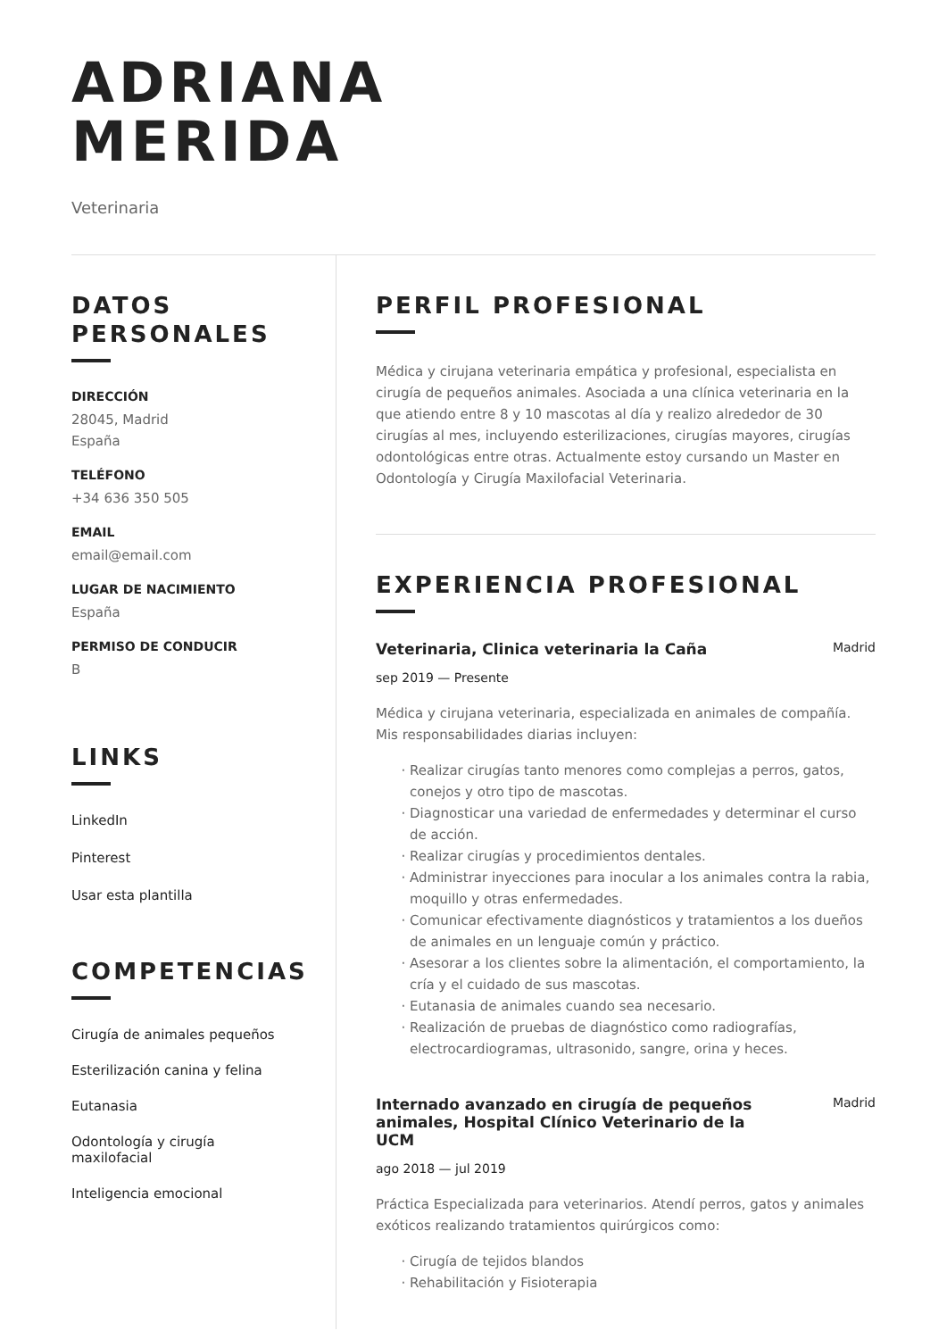ADRIANA
MERIDA
Veterinaria
DATOS
PERSONALES
DIRECCIÓN
28045, Madrid
España
TELÉFONO
+34 636 350 505
EMAIL
email@email.com
LUGAR DE NACIMIENTO
España
PERMISO DE CONDUCIR
B
LINKS
LinkedIn
Pinterest
Usar esta plantilla
COMPETENCIAS
Cirugía de animales pequeños
Esterilización canina y felina
Eutanasia
Odontología y cirugía
maxilofacial
Inteligencia emocional
PERFIL PROFESIONAL
Médica y cirujana veterinaria empática y profesional, especialista en cirugía de pequeños animales. Asociada a una clínica veterinaria en la que atiendo entre 8 y 10 mascotas al día y realizo alrededor de 30 cirugías al mes, incluyendo esterilizaciones, cirugías mayores, cirugías odontológicas entre otras. Actualmente estoy cursando un Master en Odontología y Cirugía Maxilofacial Veterinaria.
EXPERIENCIA PROFESIONAL
Veterinaria, Clinica veterinaria la Caña Madrid
sep 2019 — Presente
Médica y cirujana veterinaria, especializada en animales de compañía. Mis responsabilidades diarias incluyen:
Realizar cirugías tanto menores como complejas a perros, gatos, conejos y otro tipo de mascotas.
Diagnosticar una variedad de enfermedades y determinar el curso de acción.
Realizar cirugías y procedimientos dentales.
Administrar inyecciones para inocular a los animales contra la rabia, moquillo y otras enfermedades.
Comunicar efectivamente diagnósticos y tratamientos a los dueños de animales en un lenguaje común y práctico.
Asesorar a los clientes sobre la alimentación, el comportamiento, la cría y el cuidado de sus mascotas.
Eutanasia de animales cuando sea necesario.
Realización de pruebas de diagnóstico como radiografías, electrocardiogramas, ultrasonido, sangre, orina y heces.
Internado avanzado en cirugía de pequeños animales, Hospital Clínico Veterinario de la UCM
Madrid
ago 2018 — jul 2019
Práctica Especializada para veterinarios. Atendí perros, gatos y animales exóticos realizando tratamientos quirúrgicos como:
Cirugía de tejidos blandos
Rehabilitación y Fisioterapia